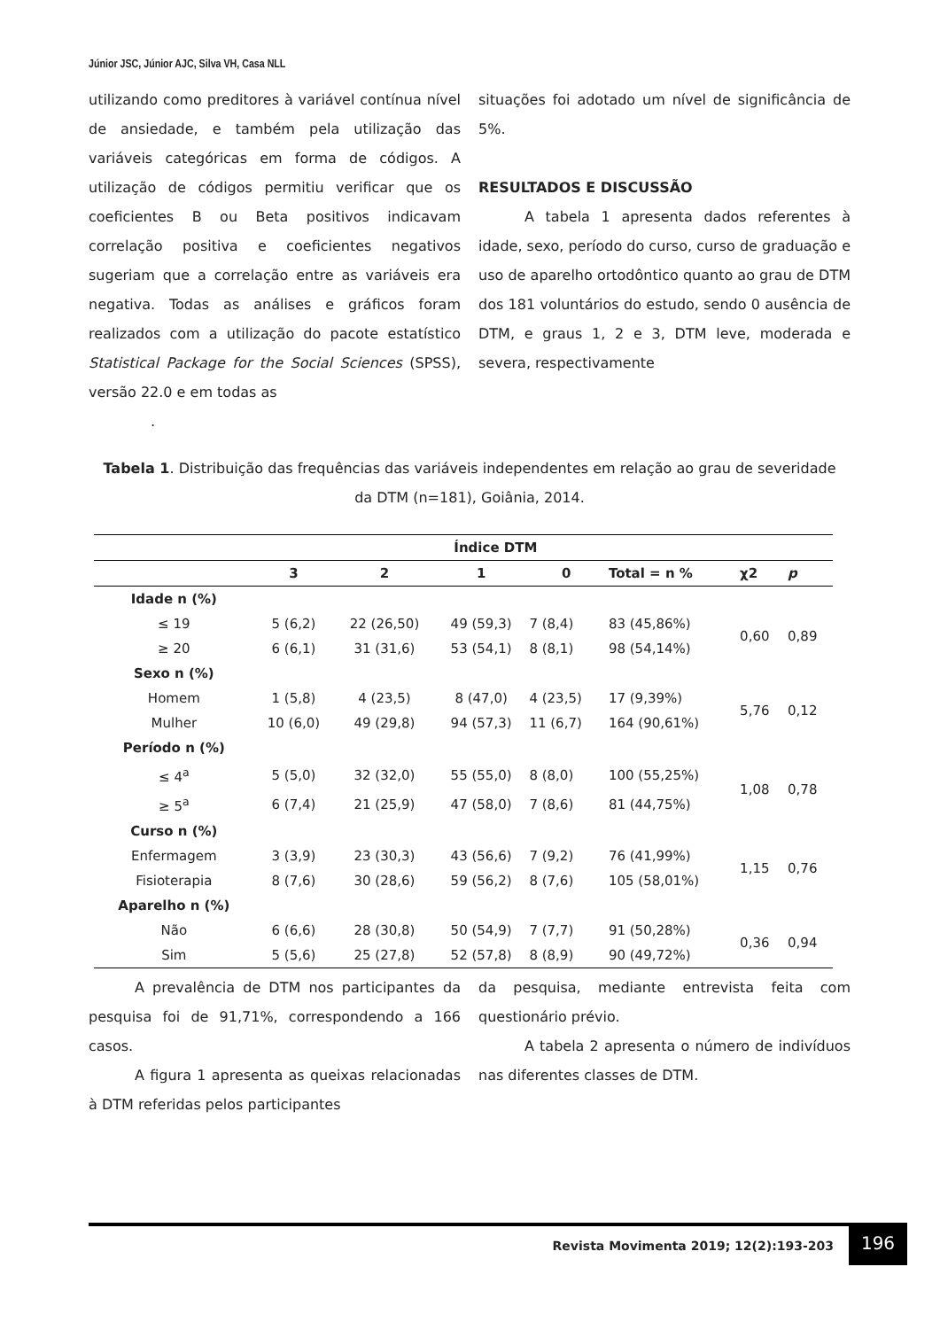Júnior JSC, Júnior AJC, Silva VH, Casa NLL
utilizando como preditores à variável contínua nível de ansiedade, e também pela utilização das variáveis categóricas em forma de códigos. A utilização de códigos permitiu verificar que os coeficientes B ou Beta positivos indicavam correlação positiva e coeficientes negativos sugeriam que a correlação entre as variáveis era negativa. Todas as análises e gráficos foram realizados com a utilização do pacote estatístico Statistical Package for the Social Sciences (SPSS), versão 22.0 e em todas as
.
situações foi adotado um nível de significância de 5%.
RESULTADOS E DISCUSSÃO
A tabela 1 apresenta dados referentes à idade, sexo, período do curso, curso de graduação e uso de aparelho ortodôntico quanto ao grau de DTM dos 181 voluntários do estudo, sendo 0 ausência de DTM, e graus 1, 2 e 3, DTM leve, moderada e severa, respectivamente
Tabela 1. Distribuição das frequências das variáveis independentes em relação ao grau de severidade da DTM (n=181), Goiânia, 2014.
| | Índice DTM | | | | | | |
| --- | --- | --- | --- | --- | --- | --- | --- |
| | 3 | 2 | 1 | 0 | Total = n % | χ2 | p |
| Idade n (%) | | | | | | | |
| ≤ 19 | 5 (6,2) | 22 (26,50) | 49 (59,3) | 7 (8,4) | 83 (45,86%) | 0,60 | 0,89 |
| ≥ 20 | 6 (6,1) | 31 (31,6) | 53 (54,1) | 8 (8,1) | 98 (54,14%) | | |
| Sexo n (%) | | | | | | | |
| Homem | 1 (5,8) | 4 (23,5) | 8 (47,0) | 4 (23,5) | 17 (9,39%) | 5,76 | 0,12 |
| Mulher | 10 (6,0) | 49 (29,8) | 94 (57,3) | 11 (6,7) | 164 (90,61%) | | |
| Período n (%) | | | | | | | |
| ≤ 4<sup>a</sup> | 5 (5,0) | 32 (32,0) | 55 (55,0) | 8 (8,0) | 100 (55,25%) | 1,08 | 0,78 |
| ≥ 5<sup>a</sup> | 6 (7,4) | 21 (25,9) | 47 (58,0) | 7 (8,6) | 81 (44,75%) | | |
| Curso n (%) | | | | | | | |
| Enfermagem | 3 (3,9) | 23 (30,3) | 43 (56,6) | 7 (9,2) | 76 (41,99%) | 1,15 | 0,76 |
| Fisioterapia | 8 (7,6) | 30 (28,6) | 59 (56,2) | 8 (7,6) | 105 (58,01%) | | |
| Aparelho n (%) | | | | | | | |
| Não | 6 (6,6) | 28 (30,8) | 50 (54,9) | 7 (7,7) | 91 (50,28%) | 0,36 | 0,94 |
| Sim | 5 (5,6) | 25 (27,8) | 52 (57,8) | 8 (8,9) | 90 (49,72%) | | |
A prevalência de DTM nos participantes da pesquisa foi de 91,71%, correspondendo a 166 casos.
A figura 1 apresenta as queixas relacionadas à DTM referidas pelos participantes
da pesquisa, mediante entrevista feita com questionário prévio.
A tabela 2 apresenta o número de indivíduos nas diferentes classes de DTM.
Revista Movimenta 2019; 12(2):193-203
196